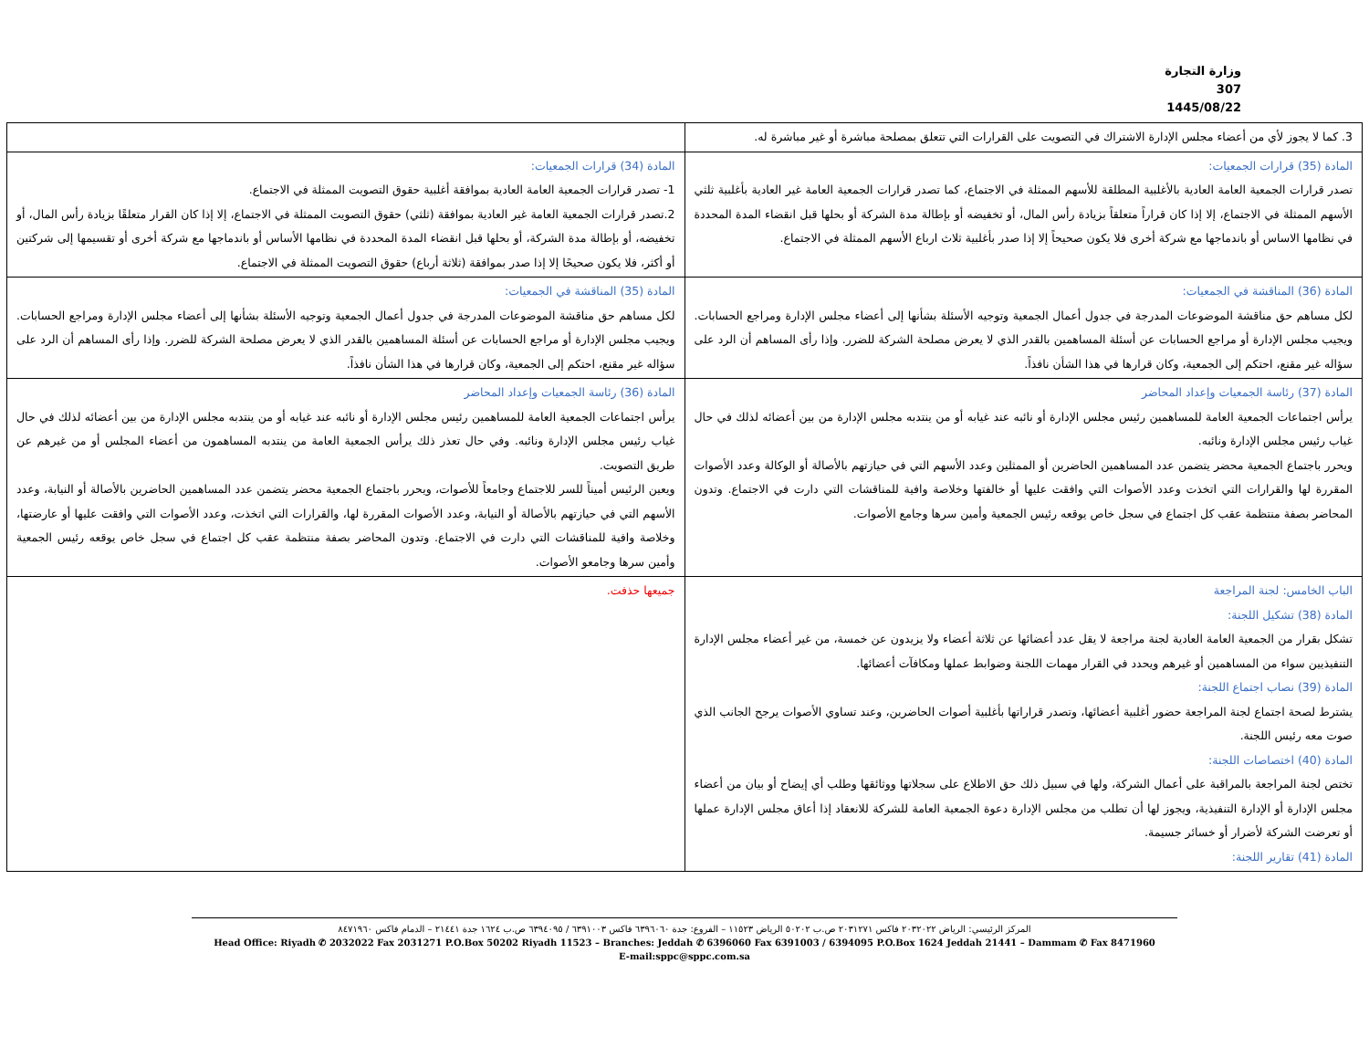وزارة التجارة
307
1445/08/22
| 3. كما لا يجوز لأي من أعضاء مجلس الإدارة الاشتراك في التصويت على القرارات التي تتعلق بمصلحة مباشرة أو غير مباشرة له. | |
| المادة (35) قرارات الجمعيات: تصدر قرارات الجمعية العامة العادية بالأغلبية المطلقة للأسهم الممثلة في الاجتماع، كما تصدر قرارات الجمعية العامة غير العادية بأغلبية ثلثي الأسهم الممثلة في الاجتماع، إلا إذا كان قراراً متعلقاً بزيادة رأس المال، أو تخفيضه أو بإطالة مدة الشركة أو بحلها قبل انقضاء المدة المحددة في نظامها الاساس أو باندماجها مع شركة أخرى فلا يكون صحيحاً إلا إذا صدر بأغلبية ثلاث ارباع الأسهم الممثلة في الاجتماع. | المادة (34) قرارات الجمعيات: 1- تصدر قرارات الجمعية العامة العادية بموافقة أغلبية حقوق التصويت الممثلة في الاجتماع. 2.تصدر قرارات الجمعية العامة غير العادية بموافقة (ثلثي) حقوق التصويت الممثلة في الاجتماع، إلا إذا كان القرار متعلقًا بزيادة رأس المال، أو تخفيضه، أو بإطالة مدة الشركة، أو بحلها قبل انقضاء المدة المحددة في نظامها الأساس أو باندماجها مع شركة أخرى أو تقسيمها إلى شركتين أو أكثر، فلا يكون صحيحًا إلا إذا صدر بموافقة (ثلاثة أرباع) حقوق التصويت الممثلة في الاجتماع. |
| المادة (36) المناقشة في الجمعيات: لكل مساهم حق مناقشة الموضوعات المدرجة في جدول أعمال الجمعية وتوجيه الأسئلة بشأنها إلى أعضاء مجلس الإدارة ومراجع الحسابات. ويجيب مجلس الإدارة أو مراجع الحسابات عن أسئلة المساهمين بالقدر الذي لا يعرض مصلحة الشركة للضرر. وإذا رأى المساهم أن الرد على سؤاله غير مقنع، احتكم إلى الجمعية، وكان قرارها في هذا الشأن نافذاً. | المادة (35) المناقشة في الجمعيات: لكل مساهم حق مناقشة الموضوعات المدرجة في جدول أعمال الجمعية وتوجيه الأسئلة بشأنها إلى أعضاء مجلس الإدارة ومراجع الحسابات. ويجيب مجلس الإدارة أو مراجع الحسابات عن أسئلة المساهمين بالقدر الذي لا يعرض مصلحة الشركة للضرر. وإذا رأى المساهم أن الرد على سؤاله غير مقنع، احتكم إلى الجمعية، وكان قرارها في هذا الشأن نافذاً. |
| المادة (37) رئاسة الجمعيات وإعداد المحاضر يرأس اجتماعات الجمعية العامة للمساهمين رئيس مجلس الإدارة أو نائبه عند غيابه أو من ينتدبه مجلس الإدارة من بين أعضائه لذلك في حال غياب رئيس مجلس الإدارة ونائبه. ويحرر باجتماع الجمعية محضر يتضمن عدد المساهمين الحاضرين أو الممثلين وعدد الأسهم التي في حيازتهم بالأصالة أو الوكالة وعدد الأصوات المقررة لها والقرارات التي اتخذت وعدد الأصوات التي وافقت عليها أو خالفتها وخلاصة وافية للمناقشات التي دارت في الاجتماع. وتدون المحاضر بصفة منتظمة عقب كل اجتماع في سجل خاص يوقعه رئيس الجمعية وأمين سرها وجامع الأصوات. | المادة (36) رئاسة الجمعيات وإعداد المحاضر يرأس اجتماعات الجمعية العامة للمساهمين رئيس مجلس الإدارة أو نائبه عند غيابه أو من ينتدبه مجلس الإدارة من بين أعضائه لذلك في حال غياب رئيس مجلس الإدارة ونائبه. وفي حال تعذر ذلك يرأس الجمعية العامة من ينتدبه المساهمون من أعضاء المجلس أو من غيرهم عن طريق التصويت. ويعين الرئيس أميناً للسر للاجتماع وجامعاً للأصوات، ويحرر باجتماع الجمعية محضر يتضمن عدد المساهمين الحاضرين بالأصالة أو النيابة، وعدد الأسهم التي في حيازتهم بالأصالة أو النيابة، وعدد الأصوات المقررة لها، والقرارات التي اتخذت، وعدد الأصوات التي وافقت عليها أو عارضتها، وخلاصة وافية للمناقشات التي دارت في الاجتماع. وتدون المحاضر بصفة منتظمة عقب كل اجتماع في سجل خاص يوقعه رئيس الجمعية وأمين سرها وجامعو الأصوات. |
| الباب الخامس: لجنة المراجعة المادة (38) تشكيل اللجنة: تشكل بقرار من الجمعية العامة العادية لجنة مراجعة لا يقل عدد أعضائها عن ثلاثة أعضاء ولا يزيدون عن خمسة، من غير أعضاء مجلس الإدارة التنفيذيين سواء من المساهمين أو غيرهم ويحدد في القرار مهمات اللجنة وضوابط عملها ومكافآت أعضائها. المادة (39) نصاب اجتماع اللجنة: يشترط لصحة اجتماع لجنة المراجعة حضور أغلبية أعضائها، وتصدر قراراتها بأغلبية أصوات الحاضرين، وعند تساوي الأصوات يرجح الجانب الذي صوت معه رئيس اللجنة. المادة (40) اختصاصات اللجنة: تختص لجنة المراجعة بالمراقبة على أعمال الشركة، ولها في سبيل ذلك حق الاطلاع على سجلاتها ووثائقها وطلب أي إيضاح أو بيان من أعضاء مجلس الإدارة أو الإدارة التنفيذية، ويجوز لها أن تطلب من مجلس الإدارة دعوة الجمعية العامة للشركة للانعقاد إذا أعاق مجلس الإدارة عملها أو تعرضت الشركة لأضرار أو خسائر جسيمة. المادة (41) تقارير اللجنة: | جميعها حذفت. |
المركز الرئيسي: الرياض ٢٠٣٢٠٢٢ فاكس ٢٠٣١٢٧١ ص.ب ٥٠٢٠٢ الرياض ١١٥٢٣ – الفروع: جدة ٦٣٩٦٠٦٠ فاكس ٦٣٩١٠٠٣ / ٦٣٩٤٠٩٥ ص.ب ١٦٢٤ جدة ٢١٤٤١ – الدمام فاكس ٨٤٧١٩٦٠
Head Office: Riyadh ✆ 2032022 Fax 2031271 P.O.Box 50202 Riyadh 11523 – Branches: Jeddah ✆ 6396060 Fax 6391003 / 6394095 P.O.Box 1624 Jeddah 21441 – Dammam ✆ Fax 8471960
E-mail:sppc@sppc.com.sa